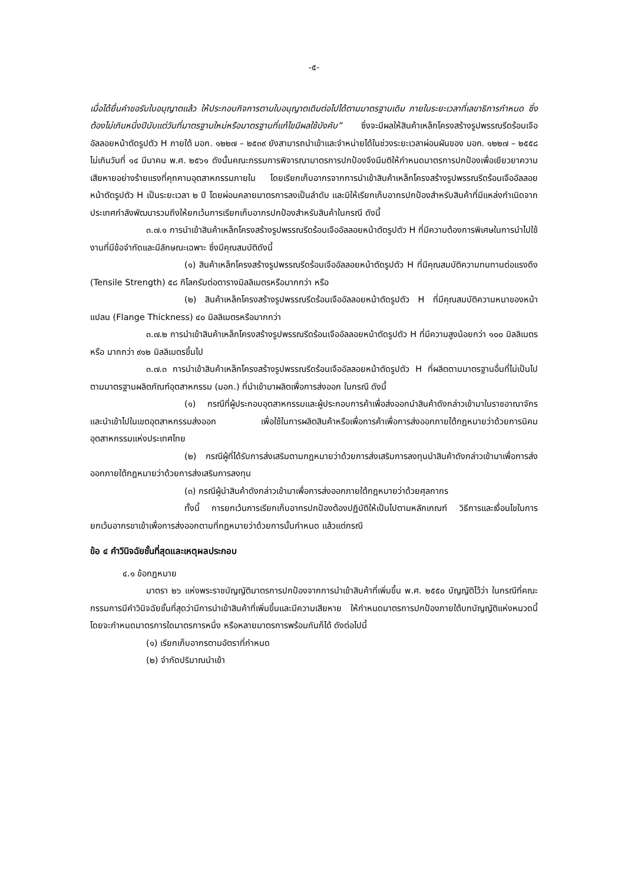-๕-
เมื่อได้ยื่นคำขอรับใบอนุญาตแล้ว ให้ประกอบกิจการตามใบอนุญาตเดิมต่อไปได้ตามมาตรฐานเดิม ภายในระยะเวลาที่เลขาธิการกำหนด ซึ่งต้องไม่เกินหนึ่งปีนับแต่วันที่มาตรฐานใหม่หรือมาตรฐานที่แก้ไขมีผลใช้บังคับ” ซึ่งจะมีผลให้สินค้าเหล็กโครงสร้างรูปพรรณรีดร้อนเจืออัลลอยหน้าตัดรูปตัว H ภายใต้ มอก. ๑๒๒๗ – ๒๕๓๙ ยังสามารถนำเข้าและจำหน่ายได้ในช่วงระยะเวลาผ่อนผันของ มอก. ๑๒๒๗ – ๒๕๕๘ ไม่เกินวันที่ ๑๔ มีนาคม พ.ศ. ๒๕๖๑ ดังนั้นคณะกรรมการพิจารณามาตรการปกป้องจึงมีมติให้กำหนดมาตรการปกป้องเพื่อเยียวยาความเสียหายอย่างร้ายแรงที่คุกคามอุตสาหกรรมภายใน โดยเรียกเก็บอากรจากการนำเข้าสินค้าเหล็กโครงสร้างรูปพรรณรีดร้อนเจืออัลลอยหน้าตัดรูปตัว H เป็นระยะเวลา ๒ ปี โดยผ่อนคลายมาตรการลงเป็นลำดับ และมิให้เรียกเก็บอากรปกป้องสำหรับสินค้าที่มีแหล่งกำเนิดจากประเทศกำลังพัฒนารวมถึงให้ยกเว้นการเรียกเก็บอากรปกป้องสำหรับสินค้าในกรณี ดังนี้
๓.๗.๑ การนำเข้าสินค้าเหล็กโครงสร้างรูปพรรณรีดร้อนเจืออัลลอยหน้าตัดรูปตัว H ที่มีความต้องการพิเศษในการนำไปใช้งานที่มีข้อจำกัดและมีลักษณะเฉพาะ ซึ่งมีคุณสมบัติดังนี้
(๑) สินค้าเหล็กโครงสร้างรูปพรรณรีดร้อนเจืออัลลอยหน้าตัดรูปตัว H ที่มีคุณสมบัติความทนทานต่อแรงดึง (Tensile Strength) ๕๘ กิโลกรัมต่อตารางมิลลิเมตรหรือมากกว่า หรือ
(๒) สินค้าเหล็กโครงสร้างรูปพรรณรีดร้อนเจืออัลลอยหน้าตัดรูปตัว H ที่มีคุณสมบัติความหนาของหน้าแปลน (Flange Thickness) ๔๐ มิลลิเมตรหรือมากกว่า
๓.๗.๒ การนำเข้าสินค้าเหล็กโครงสร้างรูปพรรณรีดร้อนเจืออัลลอยหน้าตัดรูปตัว H ที่มีความสูงน้อยกว่า ๑๐๐ มิลลิเมตร หรือ มากกว่า ๙๑๒ มิลลิเมตรขึ้นไป
๓.๗.๓ การนำเข้าสินค้าเหล็กโครงสร้างรูปพรรณรีดร้อนเจืออัลลอยหน้าตัดรูปตัว H ที่ผลิตตามมาตรฐานอื่นที่ไม่เป็นไปตามมาตรฐานผลิตภัณฑ์อุตสาหกรรม (มอก.) ที่นำเข้ามาผลิตเพื่อการส่งออก ในกรณี ดังนี้
(๑) กรณีที่ผู้ประกอบอุตสาหกรรมและผู้ประกอบการค้าเพื่อส่งออกนำสินค้าดังกล่าวเข้ามาในราชอาณาจักรและนำเข้าไปในเขตอุตสาหกรรมส่งออก เพื่อใช้ในการผลิตสินค้าหรือเพื่อการค้าเพื่อการส่งออกภายใต้กฎหมายว่าด้วยการนิคมอุตสาหกรรมแห่งประเทศไทย
(๒) กรณีผู้ที่ได้รับการส่งเสริมตามกฎหมายว่าด้วยการส่งเสริมการลงทุนนำสินค้าดังกล่าวเข้ามาเพื่อการส่งออกภายใต้กฎหมายว่าด้วยการส่งเสริมการลงทุน
(๓) กรณีผู้นำสินค้าดังกล่าวเข้ามาเพื่อการส่งออกภายใต้กฎหมายว่าด้วยศุลกากร
ทั้งนี้ การยกเว้นการเรียกเก็บอากรปกป้องต้องปฏิบัติให้เป็นไปตามหลักเกณฑ์ วิธีการและเงื่อนไขในการยกเว้นอากรขาเข้าเพื่อการส่งออกตามที่กฎหมายว่าด้วยการนั้นกำหนด แล้วแต่กรณี
ข้อ ๔ คำวินิจฉัยชั้นที่สุดและเหตุผลประกอบ
๔.๑ ข้อกฎหมาย
มาตรา ๒๖ แห่งพระราชบัญญัติมาตรการปกป้องจากการนำเข้าสินค้าที่เพิ่มขึ้น พ.ศ. ๒๕๕๐ บัญญัติไว้ว่า ในกรณีที่คณะกรรมการมีคำวินิจฉัยชั้นที่สุดว่ามีการนำเข้าสินค้าที่เพิ่มขึ้นและมีความเสียหาย ให้กำหนดมาตรการปกป้องภายใต้บทบัญญัติแห่งหมวดนี้ โดยจะกำหนดมาตรการใดมาตรการหนึ่ง หรือหลายมาตรการพร้อมกันก็ได้ ดังต่อไปนี้
(๑) เรียกเก็บอากรตามอัตราที่กำหนด
(๒) จำกัดปริมาณนำเข้า